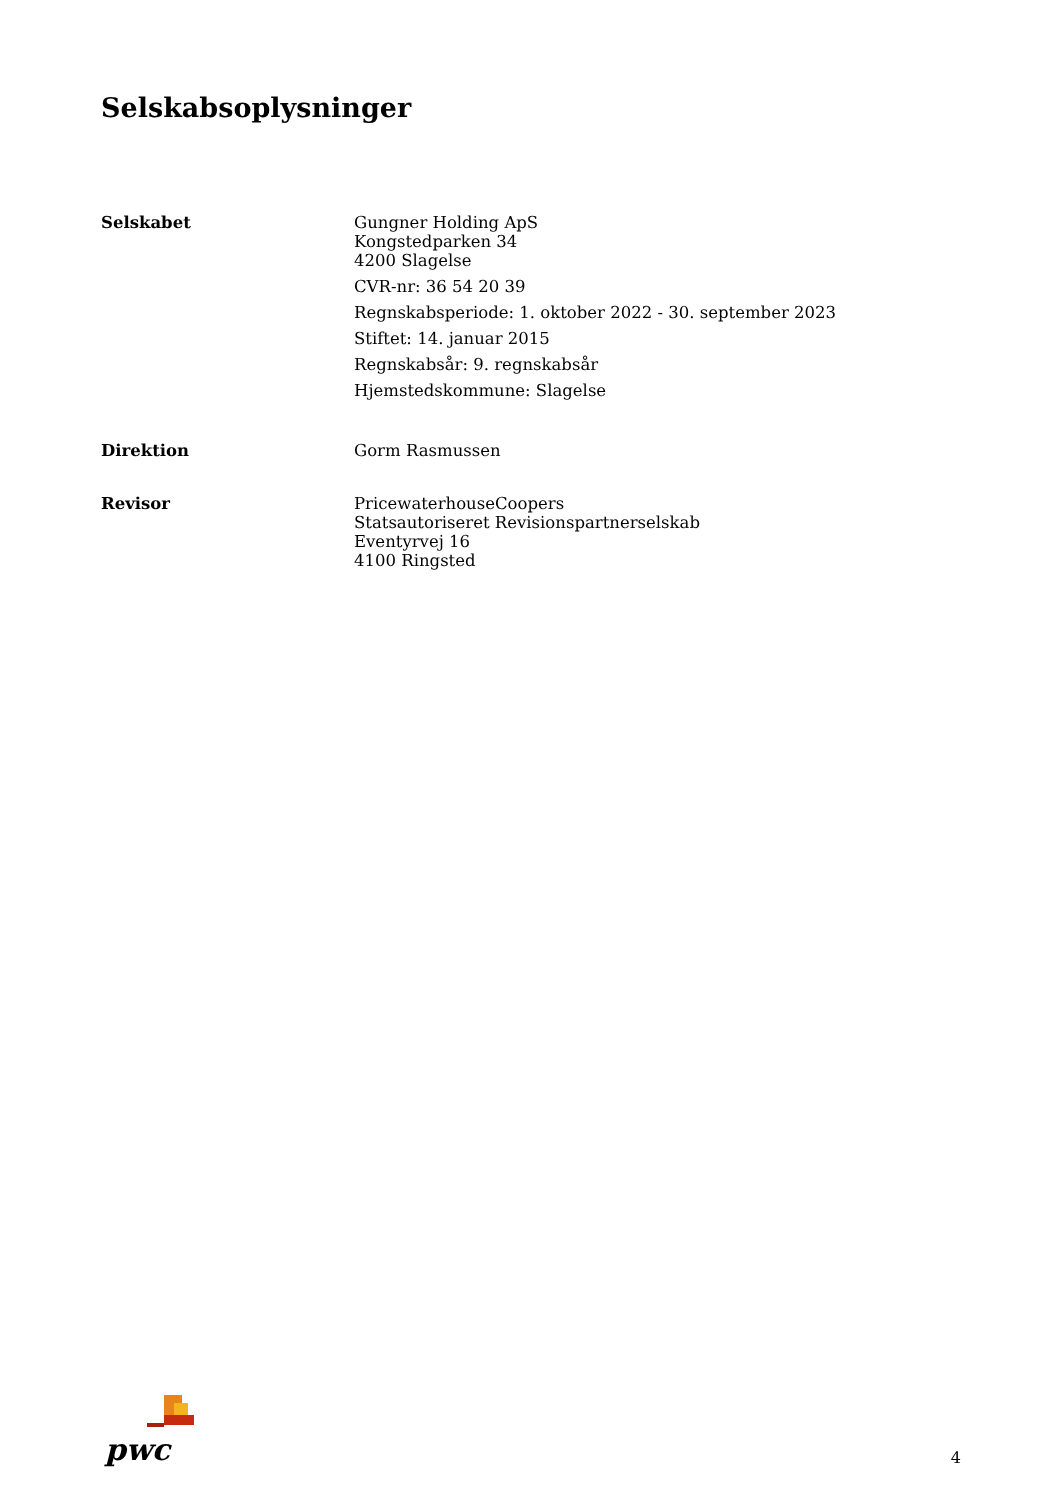Selskabsoplysninger
Selskabet Gungner Holding ApS
Kongstedparken 34
4200 Slagelse
CVR-nr: 36 54 20 39
Regnskabsperiode: 1. oktober 2022 - 30. september 2023
Stiftet: 14. januar 2015
Regnskabsår: 9. regnskabsår
Hjemstedskommune: Slagelse
Direktion Gorm Rasmussen
Revisor PricewaterhouseCoopers
Statsautoriseret Revisionspartnerselskab
Eventyrvej 16
4100 Ringsted
pwc
4